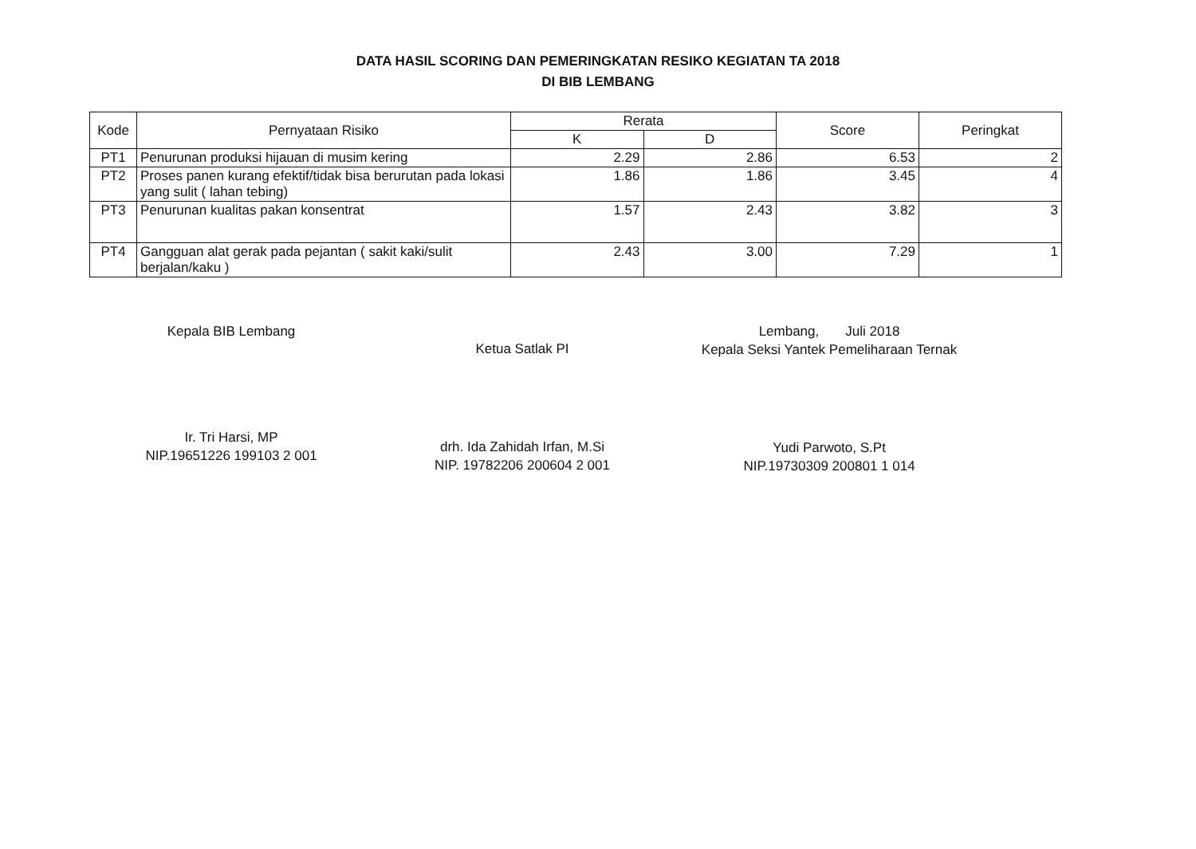DATA HASIL SCORING DAN PEMERINGKATAN RESIKO KEGIATAN TA 2018
DI BIB LEMBANG
| Kode | Pernyataan Risiko | Rerata | | Score | Peringkat |
| --- | --- | --- | --- | --- | --- |
| | | K | D | | |
| PT1 | Penurunan produksi hijauan di musim kering | 2.29 | 2.86 | 6.53 | 2 |
| PT2 | Proses panen kurang efektif/tidak bisa berurutan pada lokasi yang sulit ( lahan tebing) | 1.86 | 1.86 | 3.45 | 4 |
| PT3 | Penurunan kualitas pakan konsentrat | 1.57 | 2.43 | 3.82 | 3 |
| PT4 | Gangguan alat gerak pada pejantan ( sakit kaki/sulit berjalan/kaku ) | 2.43 | 3.00 | 7.29 | 1 |
Kepala BIB Lembang
Ir. Tri Harsi, MP
NIP.19651226 199103 2 001
Ketua Satlak PI
drh. Ida Zahidah Irfan, M.Si
NIP. 19782206 200604 2 001
Lembang, Juli 2018
Kepala Seksi Yantek Pemeliharaan Ternak
Yudi Parwoto, S.Pt
NIP.19730309 200801 1 014